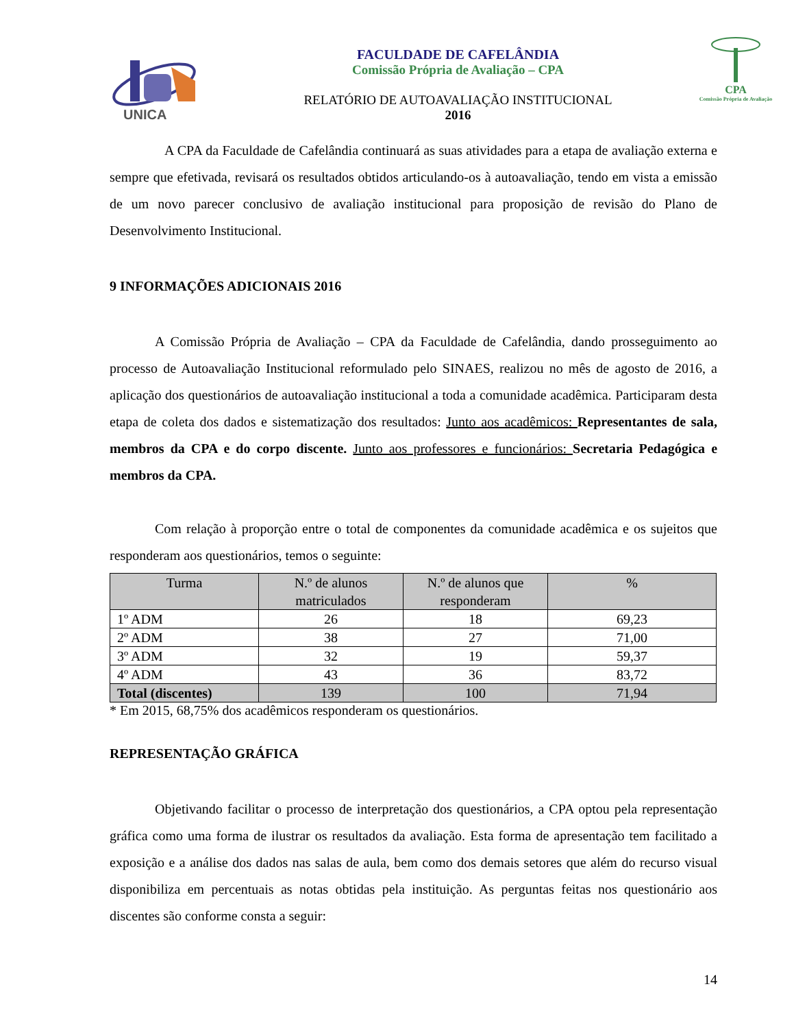UNICA
FACULDADE DE CAFELÂNDIA
Comissão Própria de Avaliação – CPA
RELATÓRIO DE AUTOAVALIAÇÃO INSTITUCIONAL
2016
CPA
Comissão Própria de Avaliação
A CPA da Faculdade de Cafelândia continuará as suas atividades para a etapa de avaliação externa e sempre que efetivada, revisará os resultados obtidos articulando-os à autoavaliação, tendo em vista a emissão de um novo parecer conclusivo de avaliação institucional para proposição de revisão do Plano de Desenvolvimento Institucional.
9 INFORMAÇÕES ADICIONAIS 2016
A Comissão Própria de Avaliação – CPA da Faculdade de Cafelândia, dando prosseguimento ao processo de Autoavaliação Institucional reformulado pelo SINAES, realizou no mês de agosto de 2016, a aplicação dos questionários de autoavaliação institucional a toda a comunidade acadêmica. Participaram desta etapa de coleta dos dados e sistematização dos resultados: Junto aos acadêmicos: Representantes de sala, membros da CPA e do corpo discente. Junto aos professores e funcionários: Secretaria Pedagógica e membros da CPA.
Com relação à proporção entre o total de componentes da comunidade acadêmica e os sujeitos que responderam aos questionários, temos o seguinte:
| Turma | N.º de alunos matriculados | N.º de alunos que responderam | % |
| --- | --- | --- | --- |
| 1º ADM | 26 | 18 | 69,23 |
| 2º ADM | 38 | 27 | 71,00 |
| 3º ADM | 32 | 19 | 59,37 |
| 4º ADM | 43 | 36 | 83,72 |
| Total (discentes) | 139 | 100 | 71,94 |
* Em 2015, 68,75% dos acadêmicos responderam os questionários.
REPRESENTAÇÃO GRÁFICA
Objetivando facilitar o processo de interpretação dos questionários, a CPA optou pela representação gráfica como uma forma de ilustrar os resultados da avaliação. Esta forma de apresentação tem facilitado a exposição e a análise dos dados nas salas de aula, bem como dos demais setores que além do recurso visual disponibiliza em percentuais as notas obtidas pela instituição. As perguntas feitas nos questionário aos discentes são conforme consta a seguir:
14